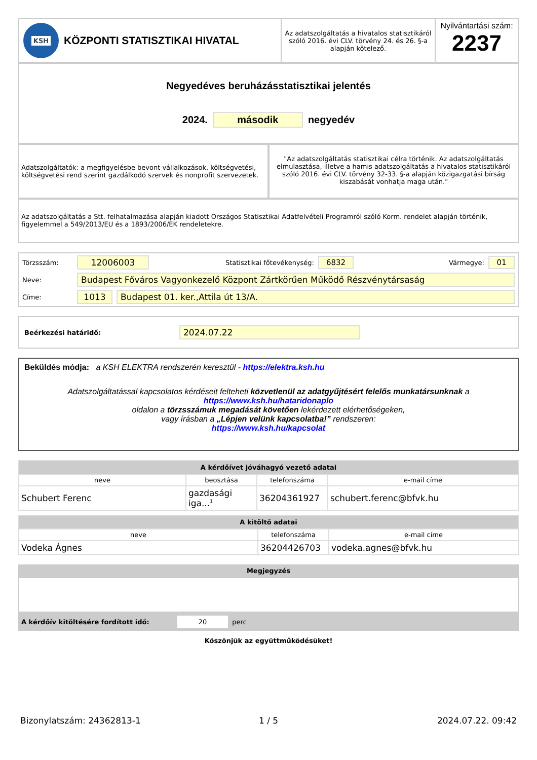KSH
KÖZPONTI STATISZTIKAI HIVATAL
Az adatszolgáltatás a hivatalos statisztikáról szóló 2016. évi CLV. törvény 24. és 26. §-a alapján kötelező.
Nyilvántartási szám:
2237
Negyedéves beruházásstatisztikai jelentés
2024. második negyedév
Adatszolgáltatók: a megfigyelésbe bevont vállalkozások, költségvetési, költségvetési rend szerint gazdálkodó szervek és nonprofit szervezetek.
"Az adatszolgáltatás statisztikai célra történik. Az adatszolgáltatás elmulasztása, illetve a hamis adatszolgáltatás a hivatalos statisztikáról szóló 2016. évi CLV. törvény 32-33. §-a alapján közigazgatási bírság kiszabását vonhatja maga után."
Az adatszolgáltatás a Stt. felhatalmazása alapján kiadott Országos Statisztikai Adatfelvételi Programról szóló Korm. rendelet alapján történik, figyelemmel a 549/2013/EU és a 1893/2006/EK rendeletekre.
Törzsszám: 12006003 Statisztikai főtevékenység: 6832 Vármegye: 01
Neve: Budapest Főváros Vagyonkezelő Központ Zártkörűen Működő Részvénytársaság
Címe: 1013 Budapest 01. ker.,Attila út 13/A.
Beérkezési határidő: 2024.07.22
Beküldés módja: a KSH ELEKTRA rendszerén keresztül - https://elektra.ksh.hu
Adatszolgáltatással kapcsolatos kérdéseit felteheti közvetlenül az adatgyűjtésért felelős munkatársunknak a https://www.ksh.hu/hataridonaplo
oldalon a törzsszámuk megadását követően lekérdezett elérhetőségeken,
vagy írásban a „Lépjen velünk kapcsolatba!” rendszeren:
https://www.ksh.hu/kapcsolat
| A kérdőívet jóváhagyó vezető adatai | | | |
| --- | --- | --- | --- |
| neve | beosztása | telefonszáma | e-mail címe |
| Schubert Ferenc | gazdasági iga...<sup>1</sup> | 36204361927 | schubert.ferenc@bfvk.hu |
| A kitöltő adatai | | |
| --- | --- | --- |
| neve | telefonszáma | e-mail címe |
| Vodeka Ágnes | 36204426703 | vodeka.agnes@bfvk.hu |
Megjegyzés
A kérdőív kitöltésére fordított idő: 20 perc
Köszönjük az együttműködésüket!
Bizonylatszám: 24362813-1 1 / 5 2024.07.22. 09:42